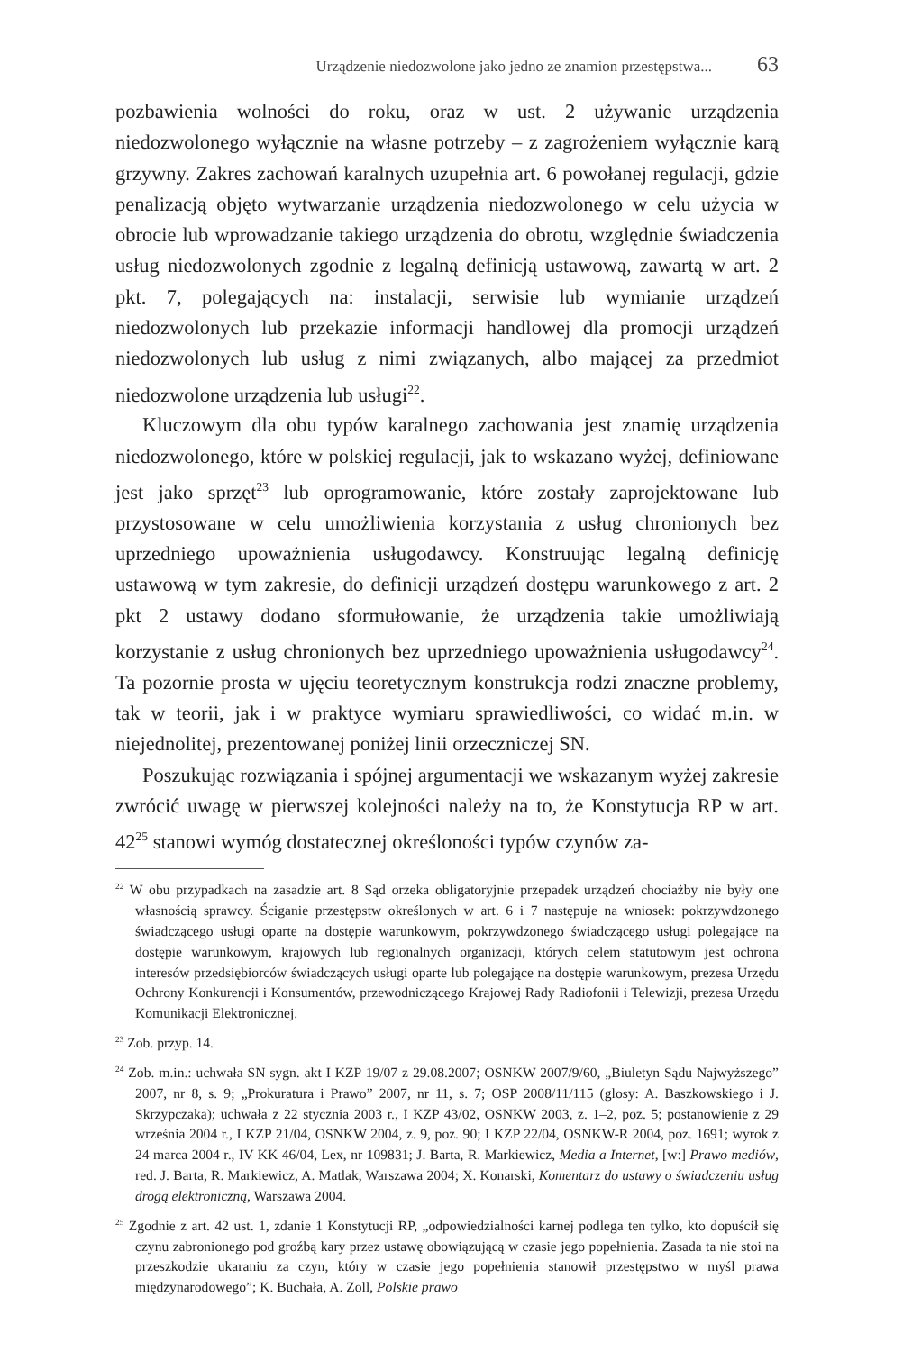Urządzenie niedozwolone jako jedno ze znamion przestępstwa... 63
pozbawienia wolności do roku, oraz w ust. 2 używanie urządzenia niedozwolonego wyłącznie na własne potrzeby – z zagrożeniem wyłącznie karą grzywny. Zakres zachowań karalnych uzupełnia art. 6 powołanej regulacji, gdzie penalizacją objęto wytwarzanie urządzenia niedozwolonego w celu użycia w obrocie lub wprowadzanie takiego urządzenia do obrotu, względnie świadczenia usług niedozwolonych zgodnie z legalną definicją ustawową, zawartą w art. 2 pkt. 7, polegających na: instalacji, serwisie lub wymianie urządzeń niedozwolonych lub przekazie informacji handlowej dla promocji urządzeń niedozwolonych lub usług z nimi związanych, albo mającej za przedmiot niedozwolone urządzenia lub usługi<sup>22</sup>.
Kluczowym dla obu typów karalnego zachowania jest znamię urządzenia niedozwolonego, które w polskiej regulacji, jak to wskazano wyżej, definiowane jest jako sprzęt<sup>23</sup> lub oprogramowanie, które zostały zaprojektowane lub przystosowane w celu umożliwienia korzystania z usług chronionych bez uprzedniego upoważnienia usługodawcy. Konstruując legalną definicję ustawową w tym zakresie, do definicji urządzeń dostępu warunkowego z art. 2 pkt 2 ustawy dodano sformułowanie, że urządzenia takie umożliwiają korzystanie z usług chronionych bez uprzedniego upoważnienia usługodawcy<sup>24</sup>. Ta pozornie prosta w ujęciu teoretycznym konstrukcja rodzi znaczne problemy, tak w teorii, jak i w praktyce wymiaru sprawiedliwości, co widać m.in. w niejednolitej, prezentowanej poniżej linii orzeczniczej SN.
Poszukując rozwiązania i spójnej argumentacji we wskazanym wyżej zakresie zwrócić uwagę w pierwszej kolejności należy na to, że Konstytucja RP w art. 42<sup>25</sup> stanowi wymóg dostatecznej określoności typów czynów za-
<sup>22</sup> W obu przypadkach na zasadzie art. 8 Sąd orzeka obligatoryjnie przepadek urządzeń chociażby nie były one własnością sprawcy. Ściganie przestępstw określonych w art. 6 i 7 następuje na wniosek: pokrzywdzonego świadczącego usługi oparte na dostępie warunkowym, pokrzywdzonego świadczącego usługi polegające na dostępie warunkowym, krajowych lub regionalnych organizacji, których celem statutowym jest ochrona interesów przedsiębiorców świadczących usługi oparte lub polegające na dostępie warunkowym, prezesa Urzędu Ochrony Konkurencji i Konsumentów, przewodniczącego Krajowej Rady Radiofonii i Telewizji, prezesa Urzędu Komunikacji Elektronicznej.
<sup>23</sup> Zob. przyp. 14.
<sup>24</sup> Zob. m.in.: uchwała SN sygn. akt I KZP 19/07 z 29.08.2007; OSNKW 2007/9/60, „Biuletyn Sądu Najwyższego” 2007, nr 8, s. 9; „Prokuratura i Prawo” 2007, nr 11, s. 7; OSP 2008/11/115 (glosy: A. Baszkowskiego i J. Skrzypczaka); uchwała z 22 stycznia 2003 r., I KZP 43/02, OSNKW 2003, z. 1–2, poz. 5; postanowienie z 29 września 2004 r., I KZP 21/04, OSNKW 2004, z. 9, poz. 90; I KZP 22/04, OSNKW-R 2004, poz. 1691; wyrok z 24 marca 2004 r., IV KK 46/04, Lex, nr 109831; J. Barta, R. Markiewicz, Media a Internet, [w:] Prawo mediów, red. J. Barta, R. Markiewicz, A. Matlak, Warszawa 2004; X. Konarski, Komentarz do ustawy o świadczeniu usług drogą elektroniczną, Warszawa 2004.
<sup>25</sup> Zgodnie z art. 42 ust. 1, zdanie 1 Konstytucji RP, „odpowiedzialności karnej podlega ten tylko, kto dopuścił się czynu zabronionego pod groźbą kary przez ustawę obowiązującą w czasie jego popełnienia. Zasada ta nie stoi na przeszkodzie ukaraniu za czyn, który w czasie jego popełnienia stanowił przestępstwo w myśl prawa międzynarodowego”; K. Buchała, A. Zoll, Polskie prawo